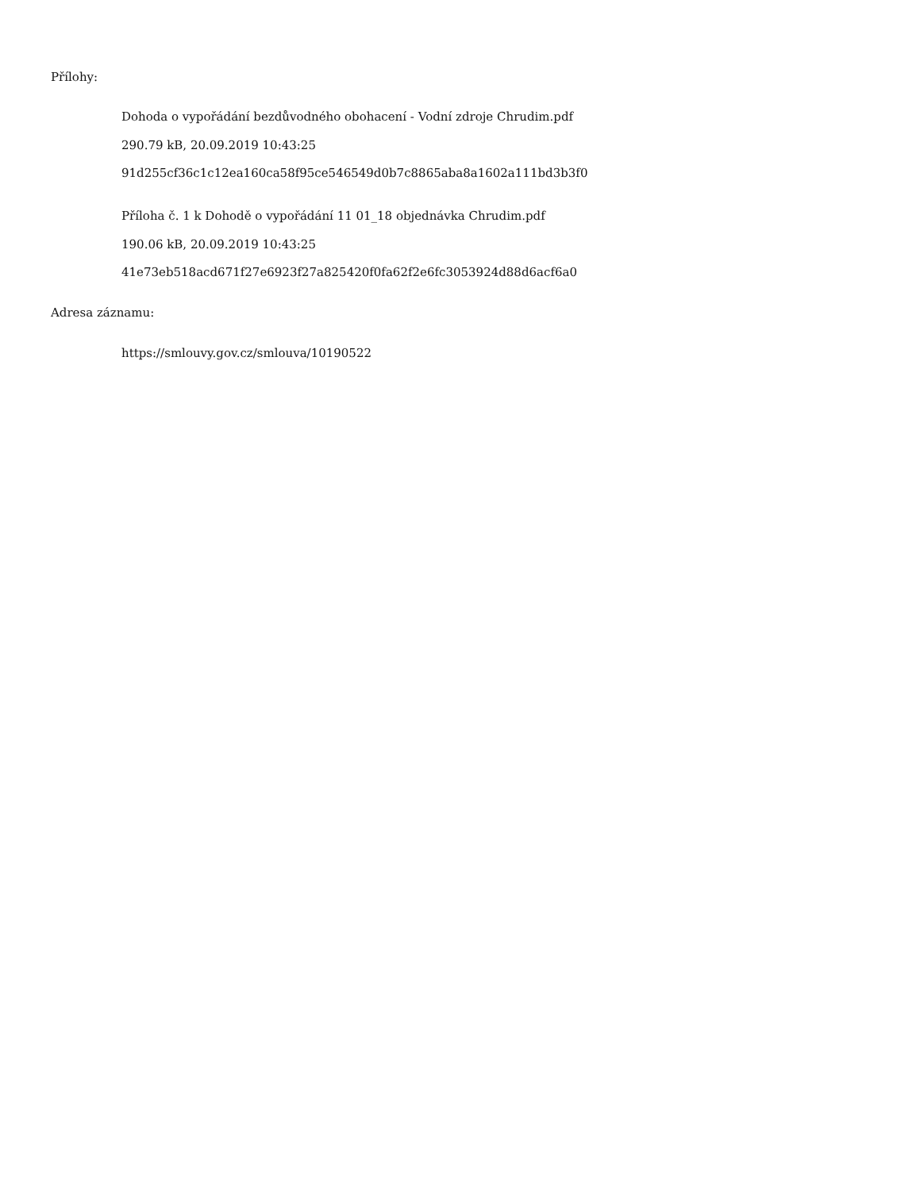Přílohy:
Dohoda o vypořádání bezdůvodného obohacení - Vodní zdroje Chrudim.pdf
290.79 kB, 20.09.2019 10:43:25
91d255cf36c1c12ea160ca58f95ce546549d0b7c8865aba8a1602a111bd3b3f0
Příloha č. 1 k Dohodě o vypořádání 11 01_18 objednávka Chrudim.pdf
190.06 kB, 20.09.2019 10:43:25
41e73eb518acd671f27e6923f27a825420f0fa62f2e6fc3053924d88d6acf6a0
Adresa záznamu:
https://smlouvy.gov.cz/smlouva/10190522